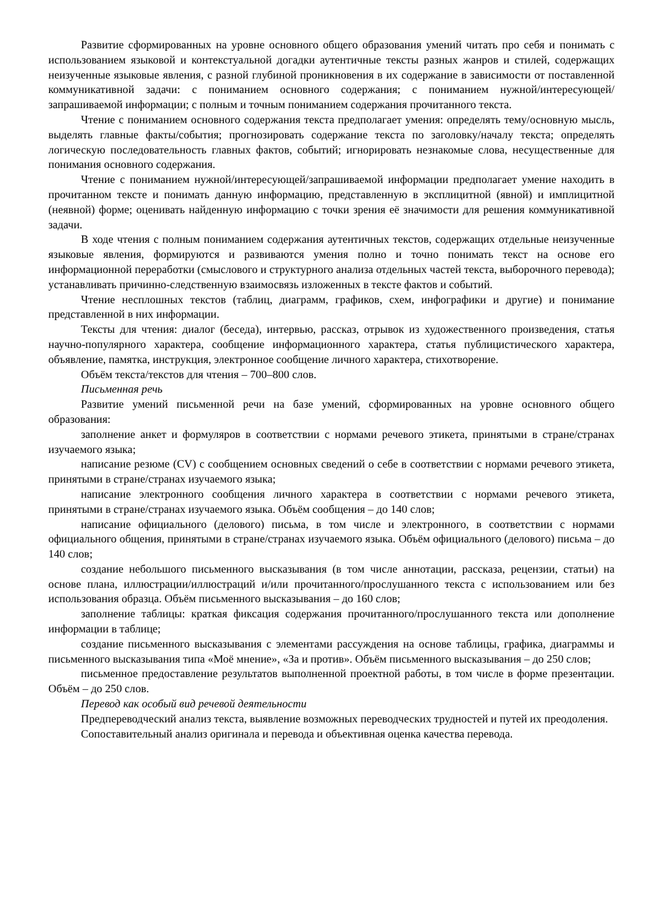Развитие сформированных на уровне основного общего образования умений читать про себя и понимать с использованием языковой и контекстуальной догадки аутентичные тексты разных жанров и стилей, содержащих неизученные языковые явления, с разной глубиной проникновения в их содержание в зависимости от поставленной коммуникативной задачи: с пониманием основного содержания; с пониманием нужной/интересующей/запрашиваемой информации; с полным и точным пониманием содержания прочитанного текста.
Чтение с пониманием основного содержания текста предполагает умения: определять тему/основную мысль, выделять главные факты/события; прогнозировать содержание текста по заголовку/началу текста; определять логическую последовательность главных фактов, событий; игнорировать незнакомые слова, несущественные для понимания основного содержания.
Чтение с пониманием нужной/интересующей/запрашиваемой информации предполагает умение находить в прочитанном тексте и понимать данную информацию, представленную в эксплицитной (явной) и имплицитной (неявной) форме; оценивать найденную информацию с точки зрения её значимости для решения коммуникативной задачи.
В ходе чтения с полным пониманием содержания аутентичных текстов, содержащих отдельные неизученные языковые явления, формируются и развиваются умения полно и точно понимать текст на основе его информационной переработки (смыслового и структурного анализа отдельных частей текста, выборочного перевода); устанавливать причинно-следственную взаимосвязь изложенных в тексте фактов и событий.
Чтение несплошных текстов (таблиц, диаграмм, графиков, схем, инфографики и другие) и понимание представленной в них информации.
Тексты для чтения: диалог (беседа), интервью, рассказ, отрывок из художественного произведения, статья научно-популярного характера, сообщение информационного характера, статья публицистического характера, объявление, памятка, инструкция, электронное сообщение личного характера, стихотворение.
Объём текста/текстов для чтения – 700–800 слов.
Письменная речь
Развитие умений письменной речи на базе умений, сформированных на уровне основного общего образования:
заполнение анкет и формуляров в соответствии с нормами речевого этикета, принятыми в стране/странах изучаемого языка;
написание резюме (CV) с сообщением основных сведений о себе в соответствии с нормами речевого этикета, принятыми в стране/странах изучаемого языка;
написание электронного сообщения личного характера в соответствии с нормами речевого этикета, принятыми в стране/странах изучаемого языка. Объём сообщения – до 140 слов;
написание официального (делового) письма, в том числе и электронного, в соответствии с нормами официального общения, принятыми в стране/странах изучаемого языка. Объём официального (делового) письма – до 140 слов;
создание небольшого письменного высказывания (в том числе аннотации, рассказа, рецензии, статьи) на основе плана, иллюстрации/иллюстраций и/или прочитанного/прослушанного текста с использованием или без использования образца. Объём письменного высказывания – до 160 слов;
заполнение таблицы: краткая фиксация содержания прочитанного/прослушанного текста или дополнение информации в таблице;
создание письменного высказывания с элементами рассуждения на основе таблицы, графика, диаграммы и письменного высказывания типа «Моё мнение», «За и против». Объём письменного высказывания – до 250 слов;
письменное предоставление результатов выполненной проектной работы, в том числе в форме презентации. Объём – до 250 слов.
Перевод как особый вид речевой деятельности
Предпереводческий анализ текста, выявление возможных переводческих трудностей и путей их преодоления.
Сопоставительный анализ оригинала и перевода и объективная оценка качества перевода.